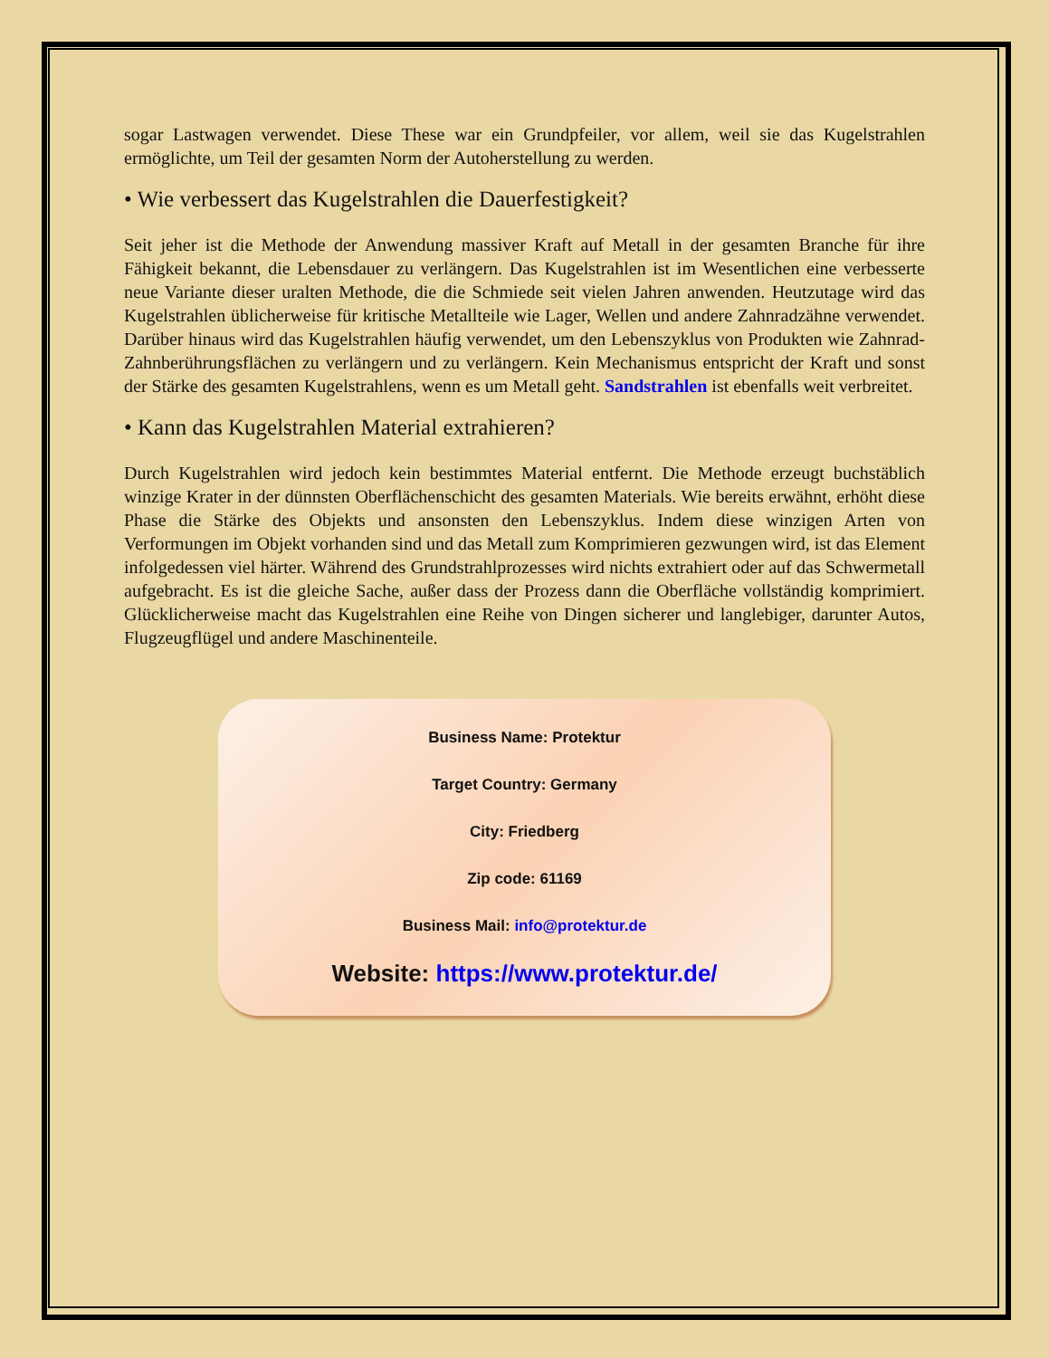sogar Lastwagen verwendet. Diese These war ein Grundpfeiler, vor allem, weil sie das Kugelstrahlen ermöglichte, um Teil der gesamten Norm der Autoherstellung zu werden.
• Wie verbessert das Kugelstrahlen die Dauerfestigkeit?
Seit jeher ist die Methode der Anwendung massiver Kraft auf Metall in der gesamten Branche für ihre Fähigkeit bekannt, die Lebensdauer zu verlängern. Das Kugelstrahlen ist im Wesentlichen eine verbesserte neue Variante dieser uralten Methode, die die Schmiede seit vielen Jahren anwenden. Heutzutage wird das Kugelstrahlen üblicherweise für kritische Metallteile wie Lager, Wellen und andere Zahnradzähne verwendet. Darüber hinaus wird das Kugelstrahlen häufig verwendet, um den Lebenszyklus von Produkten wie Zahnrad-Zahnberührungsflächen zu verlängern und zu verlängern. Kein Mechanismus entspricht der Kraft und sonst der Stärke des gesamten Kugelstrahlens, wenn es um Metall geht. Sandstrahlen ist ebenfalls weit verbreitet.
• Kann das Kugelstrahlen Material extrahieren?
Durch Kugelstrahlen wird jedoch kein bestimmtes Material entfernt. Die Methode erzeugt buchstäblich winzige Krater in der dünnsten Oberflächenschicht des gesamten Materials. Wie bereits erwähnt, erhöht diese Phase die Stärke des Objekts und ansonsten den Lebenszyklus. Indem diese winzigen Arten von Verformungen im Objekt vorhanden sind und das Metall zum Komprimieren gezwungen wird, ist das Element infolgedessen viel härter. Während des Grundstrahlprozesses wird nichts extrahiert oder auf das Schwermetall aufgebracht. Es ist die gleiche Sache, außer dass der Prozess dann die Oberfläche vollständig komprimiert. Glücklicherweise macht das Kugelstrahlen eine Reihe von Dingen sicherer und langlebiger, darunter Autos, Flugzeugflügel und andere Maschinenteile.
Business Name: Protektur
Target Country: Germany
City: Friedberg
Zip code: 61169
Business Mail: info@protektur.de
Website: https://www.protektur.de/